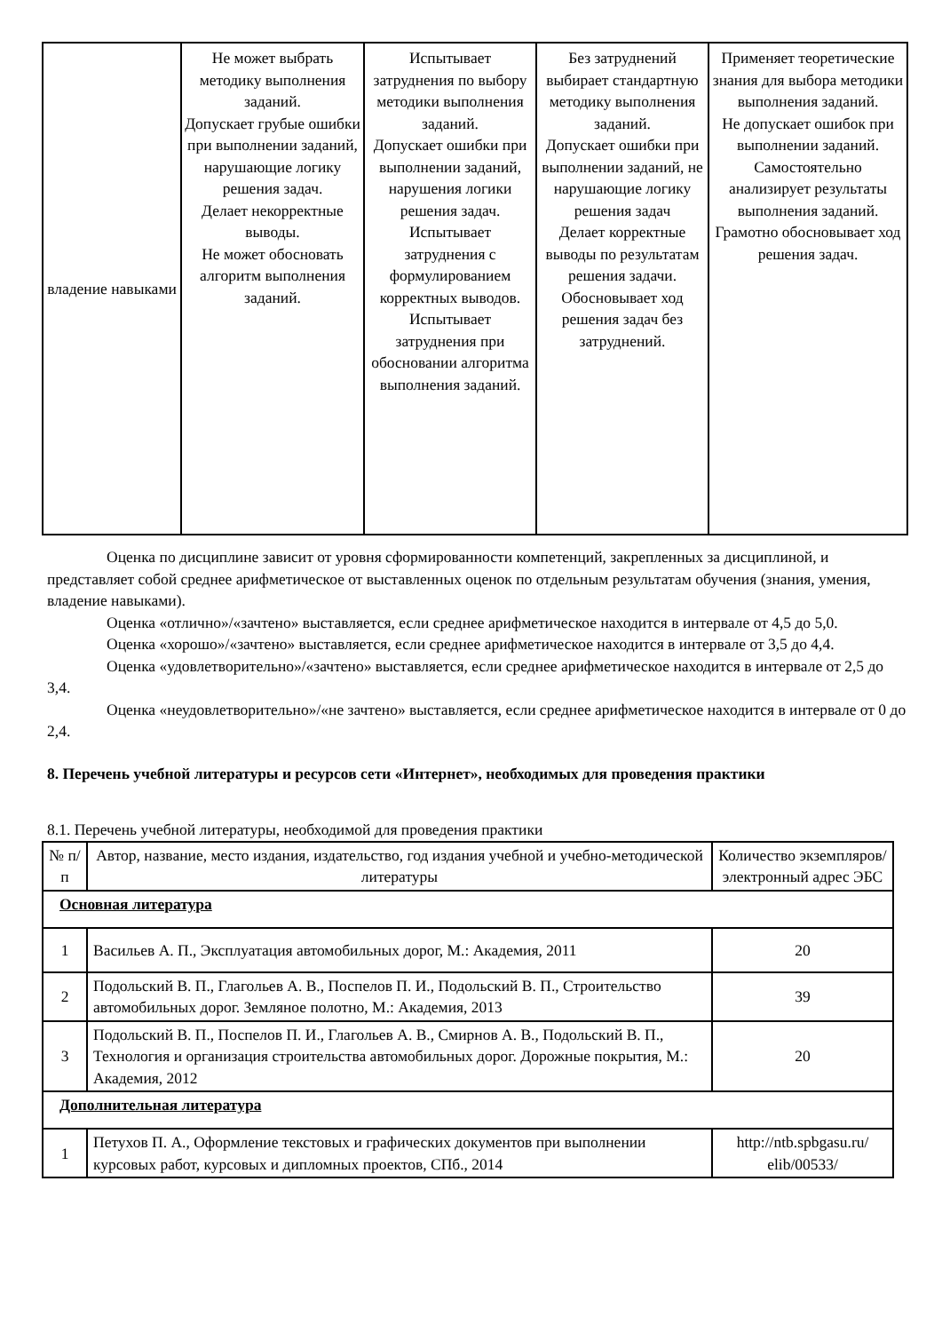| владение навыками | Не может выбрать методику выполнения заданий. Допускает грубые ошибки при выполнении заданий, нарушающие логику решения задач. Делает некорректные выводы. Не может обосновать алгоритм выполнения заданий. | Испытывает затруднения по выбору методики выполнения заданий. Допускает ошибки при выполнении заданий, нарушения логики решения задач. Испытывает затруднения с формулированием корректных выводов. Испытывает затруднения при обосновании алгоритма выполнения заданий. | Без затруднений выбирает стандартную методику выполнения заданий. Допускает ошибки при выполнении заданий, не нарушающие логику решения задач Делает корректные выводы по результатам решения задачи. Обосновывает ход решения задач без затруднений. | Применяет теоретические знания для выбора методики выполнения заданий. Не допускает ошибок при выполнении заданий. Самостоятельно анализирует результаты выполнения заданий. Грамотно обосновывает ход решения задач. |
Оценка по дисциплине зависит от уровня сформированности компетенций, закрепленных за дисциплиной, и представляет собой среднее арифметическое от выставленных оценок по отдельным результатам обучения (знания, умения, владение навыками).
Оценка «отлично»/«зачтено» выставляется, если среднее арифметическое находится в интервале от 4,5 до 5,0.
Оценка «хорошо»/«зачтено» выставляется, если среднее арифметическое находится в интервале от 3,5 до 4,4.
Оценка «удовлетворительно»/«зачтено» выставляется, если среднее арифметическое находится в интервале от 2,5 до 3,4.
Оценка «неудовлетворительно»/«не зачтено» выставляется, если среднее арифметическое находится в интервале от 0 до 2,4.
8. Перечень учебной литературы и ресурсов сети «Интернет», необходимых для проведения практики
8.1. Перечень учебной литературы, необходимой для проведения практики
| № п/п | Автор, название, место издания, издательство, год издания учебной и учебно-методической литературы | Количество экземпляров/электронный адрес ЭБС |
| --- | --- | --- |
| Основная литература | | |
| 1 | Васильев А. П., Эксплуатация автомобильных дорог, М.: Академия, 2011 | 20 |
| 2 | Подольский В. П., Глагольев А. В., Поспелов П. И., Подольский В. П., Строительство автомобильных дорог. Земляное полотно, М.: Академия, 2013 | 39 |
| 3 | Подольский В. П., Поспелов П. И., Глагольев А. В., Смирнов А. В., Подольский В. П., Технология и организация строительства автомобильных дорог. Дорожные покрытия, М.: Академия, 2012 | 20 |
| Дополнительная литература | | |
| 1 | Петухов П. А., Оформление текстовых и графических документов при выполнении курсовых работ, курсовых и дипломных проектов, СПб., 2014 | http://ntb.spbgasu.ru/ elib/00533/ |